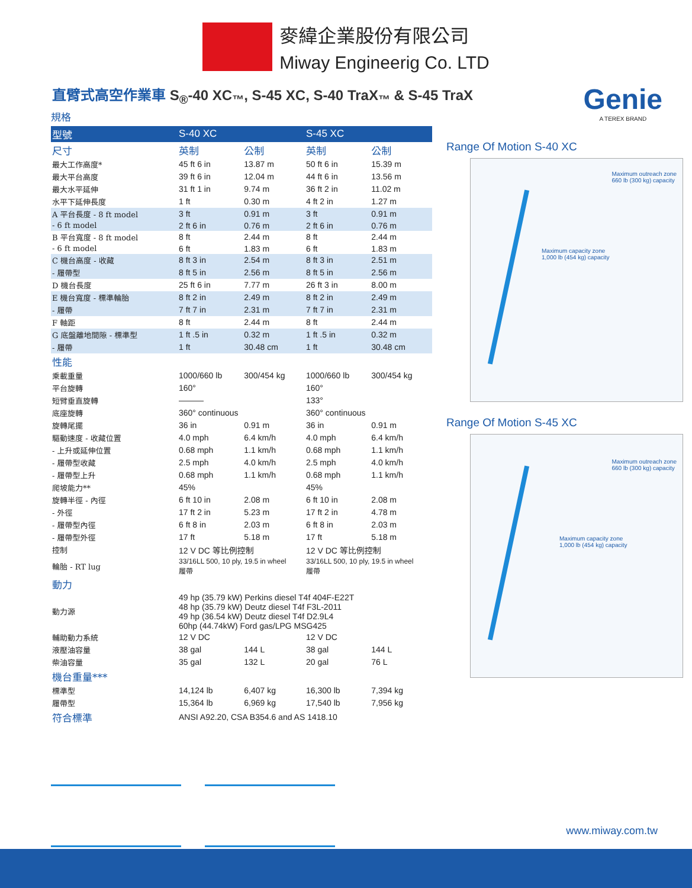麥緯企業股份有限公司
Miway Engineerig Co. LTD
直臂式高空作業車 S<sub>®</sub>-40 XC<sub>™</sub>, S-45 XC, S-40 TraX<sub>™</sub> & S-45 TraX
Genie
A TEREX BRAND
規格
| 型號 | S-40 XC | | S-45 XC | |
| --- | --- | --- | --- | --- |
| 尺寸 | 英制 | 公制 | 英制 | 公制 |
| 最大工作高度* | 45 ft 6 in | 13.87 m | 50 ft 6 in | 15.39 m |
| 最大平台高度 | 39 ft 6 in | 12.04 m | 44 ft 6 in | 13.56 m |
| 最大水平延伸 | 31 ft 1 in | 9.74 m | 36 ft 2 in | 11.02 m |
| 水平下延伸長度 | 1 ft | 0.30 m | 4 ft 2 in | 1.27 m |
| A 平台長度 - 8 ft model | 3 ft | 0.91 m | 3 ft | 0.91 m |
| - 6 ft model | 2 ft 6 in | 0.76 m | 2 ft 6 in | 0.76 m |
| B 平台寬度 - 8 ft model | 8 ft | 2.44 m | 8 ft | 2.44 m |
| - 6 ft model | 6 ft | 1.83 m | 6 ft | 1.83 m |
| C 機台高度 - 收藏 | 8 ft 3 in | 2.54 m | 8 ft 3 in | 2.51 m |
| - 履帶型 | 8 ft 5 in | 2.56 m | 8 ft 5 in | 2.56 m |
| D 機台長度 | 25 ft 6 in | 7.77 m | 26 ft 3 in | 8.00 m |
| E 機台寬度 - 標準輪胎 | 8 ft 2 in | 2.49 m | 8 ft 2 in | 2.49 m |
| - 履帶 | 7 ft 7 in | 2.31 m | 7 ft 7 in | 2.31 m |
| F 軸距 | 8 ft | 2.44 m | 8 ft | 2.44 m |
| G 底盤離地間隙 - 標準型 | 1 ft .5 in | 0.32 m | 1 ft .5 in | 0.32 m |
| - 履帶 | 1 ft | 30.48 cm | 1 ft | 30.48 cm |
| 性能 | | | | |
| 乘載重量 | 1000/660 lb | 300/454 kg | 1000/660 lb | 300/454 kg |
| 平台旋轉 | 160° | | 160° | |
| 短臂垂直旋轉 | ——— | | 133° | |
| 底座旋轉 | 360° continuous | | 360° continuous | |
| 旋轉尾擺 | 36 in | 0.91 m | 36 in | 0.91 m |
| 驅動速度 - 收藏位置 | 4.0 mph | 6.4 km/h | 4.0 mph | 6.4 km/h |
| - 上升或延伸位置 | 0.68 mph | 1.1 km/h | 0.68 mph | 1.1 km/h |
| - 履帶型收藏 | 2.5 mph | 4.0 km/h | 2.5 mph | 4.0 km/h |
| - 履帶型上升 | 0.68 mph | 1.1 km/h | 0.68 mph | 1.1 km/h |
| 爬坡能力** | 45% | | 45% | |
| 旋轉半徑 - 內徑 | 6 ft 10 in | 2.08 m | 6 ft 10 in | 2.08 m |
| - 外徑 | 17 ft 2 in | 5.23 m | 17 ft 2 in | 4.78 m |
| - 履帶型內徑 | 6 ft 8 in | 2.03 m | 6 ft 8 in | 2.03 m |
| - 履帶型外徑 | 17 ft | 5.18 m | 17 ft | 5.18 m |
| 控制 | 12 V DC 等比例控制 | | 12 V DC 等比例控制 | |
| 輪胎 - RT lug | 33/16LL 500, 10 ply, 19.5 in wheel 履帶 | | 33/16LL 500, 10 ply, 19.5 in wheel 履帶 | |
| 動力 | | | | |
| 動力源 | 49 hp (35.79 kW) Perkins diesel T4f 404F-E22T 48 hp (35.79 kW) Deutz diesel T4f F3L-2011 49 hp (36.54 kW) Deutz diesel T4f D2.9L4 60hp (44.74kW) Ford gas/LPG MSG425 | | | |
| 輔助動力系統 | 12 V DC | | 12 V DC | |
| 液壓油容量 | 38 gal | 144 L | 38 gal | 144 L |
| 柴油容量 | 35 gal | 132 L | 20 gal | 76 L |
| 機台重量*** | | | | |
| 標準型 | 14,124 lb | 6,407 kg | 16,300 lb | 7,394 kg |
| 履帶型 | 15,364 lb | 6,969 kg | 17,540 lb | 7,956 kg |
| 符合標準 | ANSI A92.20, CSA B354.6 and AS 1418.10 | | | |
Range Of Motion S-40 XC
Maximum outreach zone
660 lb (300 kg) capacity
Maximum capacity zone
1,000 lb (454 kg) capacity
Range Of Motion S-45 XC
Maximum outreach zone
660 lb (300 kg) capacity
Maximum capacity zone
1,000 lb (454 kg) capacity
www.miway.com.tw